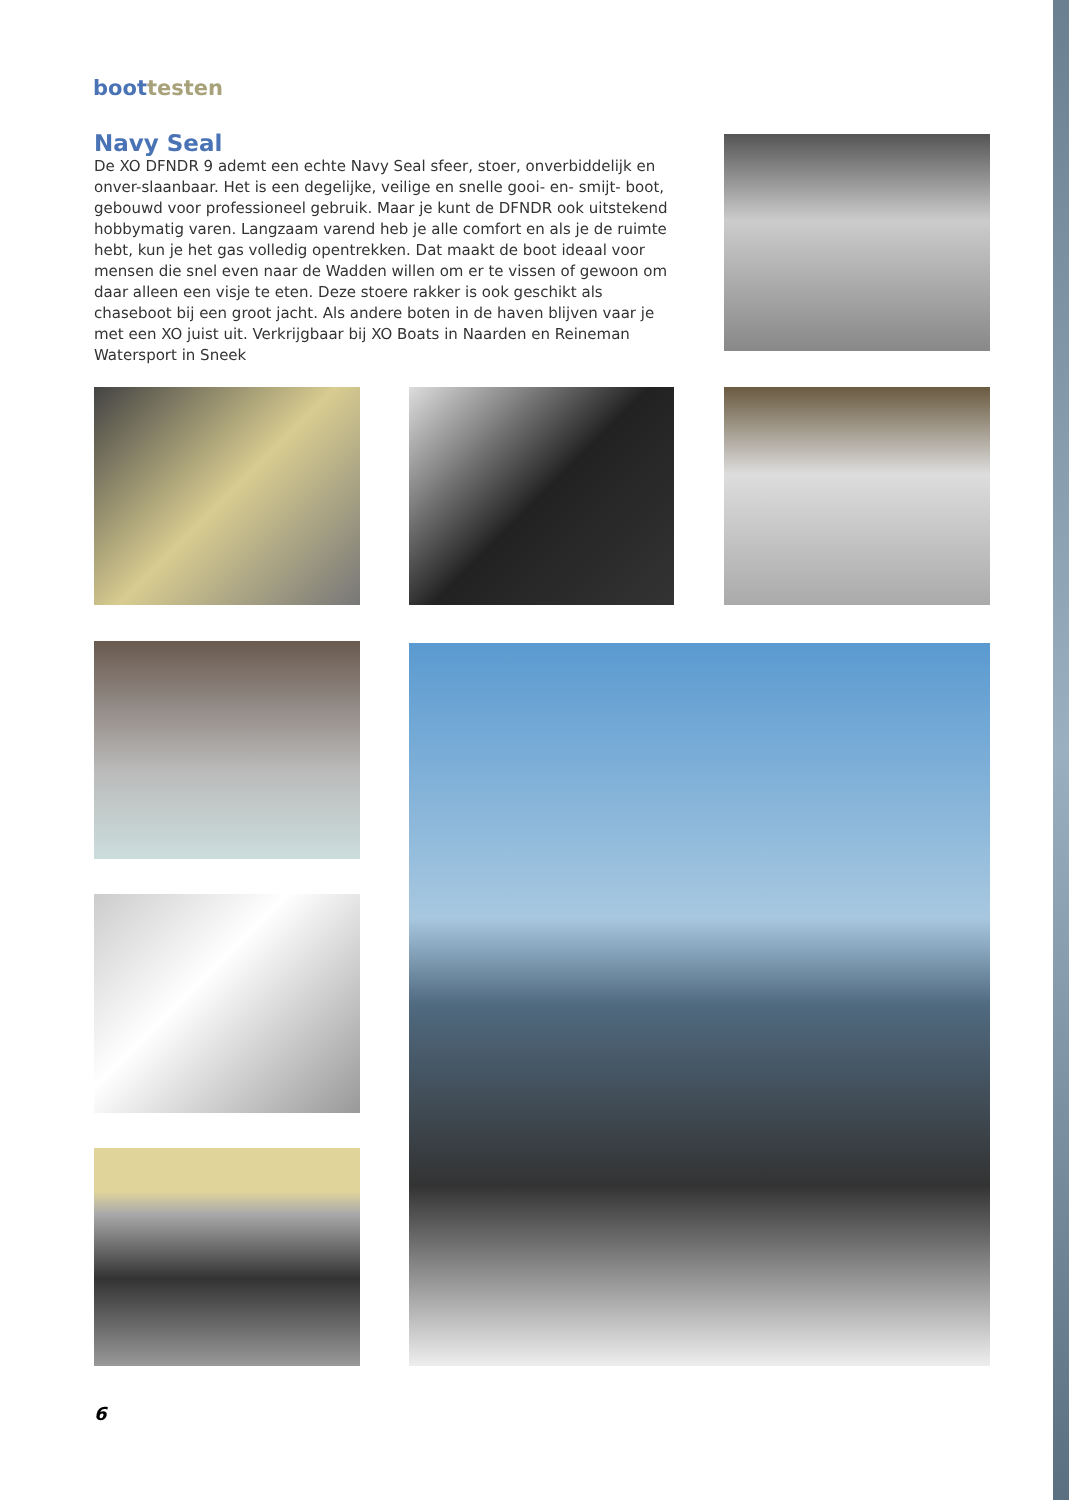boottesten
Navy Seal
De XO DFNDR 9 ademt een echte Navy Seal sfeer, stoer, onverbiddelijk en onver-slaanbaar. Het is een degelijke, veilige en snelle gooi- en- smijt- boot, gebouwd voor professioneel gebruik. Maar je kunt de DFNDR ook uitstekend hobbymatig varen. Langzaam varend heb je alle comfort en als je de ruimte hebt, kun je het gas volledig opentrekken. Dat maakt de boot ideaal voor mensen die snel even naar de Wadden willen om er te vissen of gewoon om daar alleen een visje te eten. Deze stoere rakker is ook geschikt als chaseboot bij een groot jacht. Als andere boten in de haven blijven vaar je met een XO juist uit. Verkrijgbaar bij XO Boats in Naarden en Reineman Watersport in Sneek
6